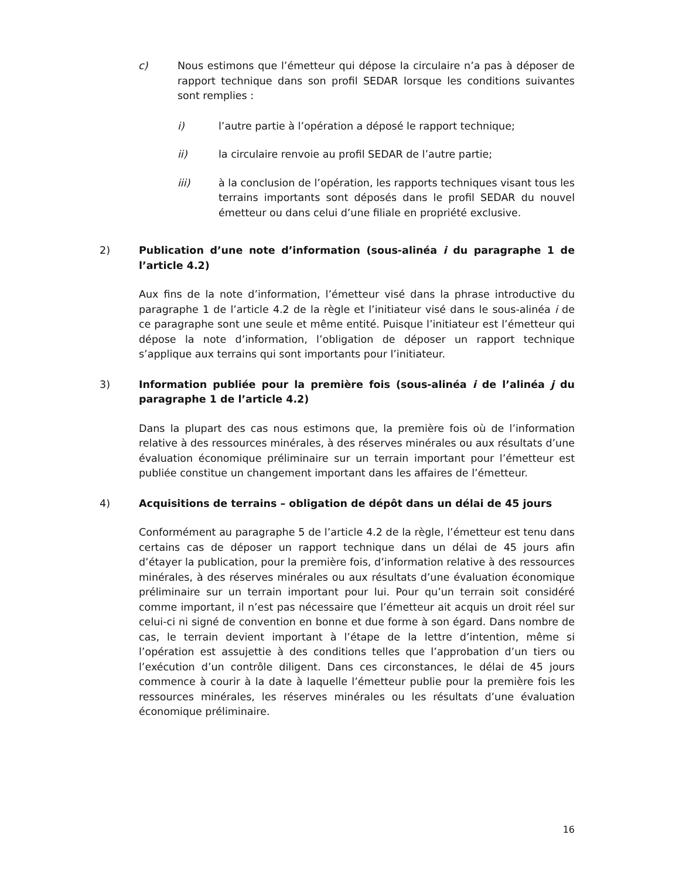c) Nous estimons que l’émetteur qui dépose la circulaire n’a pas à déposer de rapport technique dans son profil SEDAR lorsque les conditions suivantes sont remplies :
i) l’autre partie à l’opération a déposé le rapport technique;
ii) la circulaire renvoie au profil SEDAR de l’autre partie;
iii) à la conclusion de l’opération, les rapports techniques visant tous les terrains importants sont déposés dans le profil SEDAR du nouvel émetteur ou dans celui d’une filiale en propriété exclusive.
2) Publication d’une note d’information (sous-alinéa i du paragraphe 1 de l’article 4.2)
Aux fins de la note d’information, l’émetteur visé dans la phrase introductive du paragraphe 1 de l’article 4.2 de la règle et l’initiateur visé dans le sous-alinéa i de ce paragraphe sont une seule et même entité. Puisque l’initiateur est l’émetteur qui dépose la note d’information, l’obligation de déposer un rapport technique s’applique aux terrains qui sont importants pour l’initiateur.
3) Information publiée pour la première fois (sous-alinéa i de l’alinéa j du paragraphe 1 de l’article 4.2)
Dans la plupart des cas nous estimons que, la première fois où de l’information relative à des ressources minérales, à des réserves minérales ou aux résultats d’une évaluation économique préliminaire sur un terrain important pour l’émetteur est publiée constitue un changement important dans les affaires de l’émetteur.
4) Acquisitions de terrains – obligation de dépôt dans un délai de 45 jours
Conformément au paragraphe 5 de l’article 4.2 de la règle, l’émetteur est tenu dans certains cas de déposer un rapport technique dans un délai de 45 jours afin d’étayer la publication, pour la première fois, d’information relative à des ressources minérales, à des réserves minérales ou aux résultats d’une évaluation économique préliminaire sur un terrain important pour lui. Pour qu’un terrain soit considéré comme important, il n’est pas nécessaire que l’émetteur ait acquis un droit réel sur celui-ci ni signé de convention en bonne et due forme à son égard. Dans nombre de cas, le terrain devient important à l’étape de la lettre d’intention, même si l’opération est assujettie à des conditions telles que l’approbation d’un tiers ou l’exécution d’un contrôle diligent. Dans ces circonstances, le délai de 45 jours commence à courir à la date à laquelle l’émetteur publie pour la première fois les ressources minérales, les réserves minérales ou les résultats d’une évaluation économique préliminaire.
16